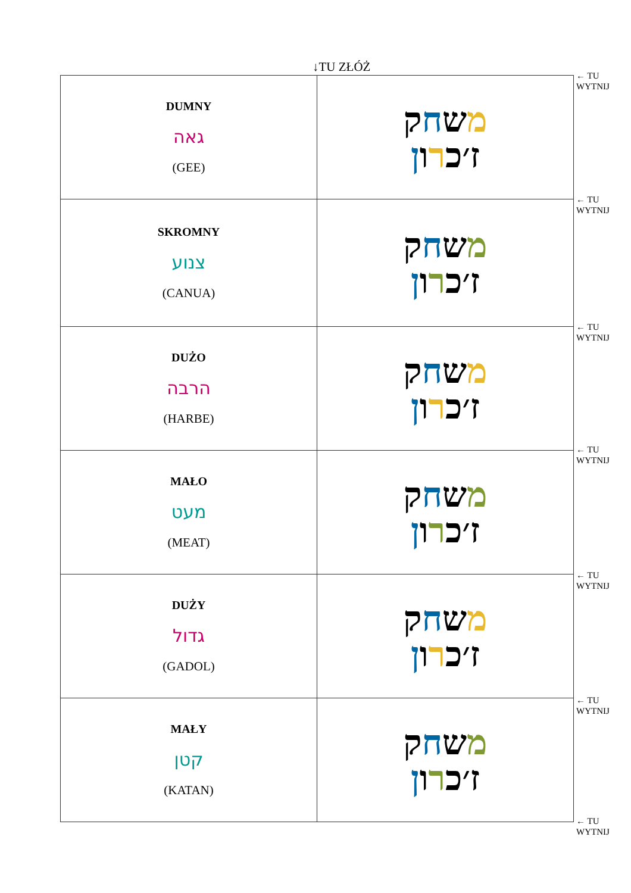↓TU ZŁÓŻ
| DUMNY גאה (GEE) | מ ש ח ק ז׳כ ר ו ן |
| SKROMNY צנוע (CANUA) | מ ש ח ק ז׳כ ר ו ן |
| DUŻO הרבה (HARBE) | מ ש ח ק ז׳כ ר ו ן |
| MAŁO מעט (MEAT) | מ ש ח ק ז׳כ ר ו ן |
| DUŻY גדול (GADOL) | מ ש ח ק ז׳כ ר ו ן |
| MAŁY קטן (KATAN) | מ ש ח ק ז׳כ ר ו ן |
← TU
WYTNIJ
← TU
WYTNIJ
← TU
WYTNIJ
← TU
WYTNIJ
← TU
WYTNIJ
← TU
WYTNIJ
← TU
WYTNIJ